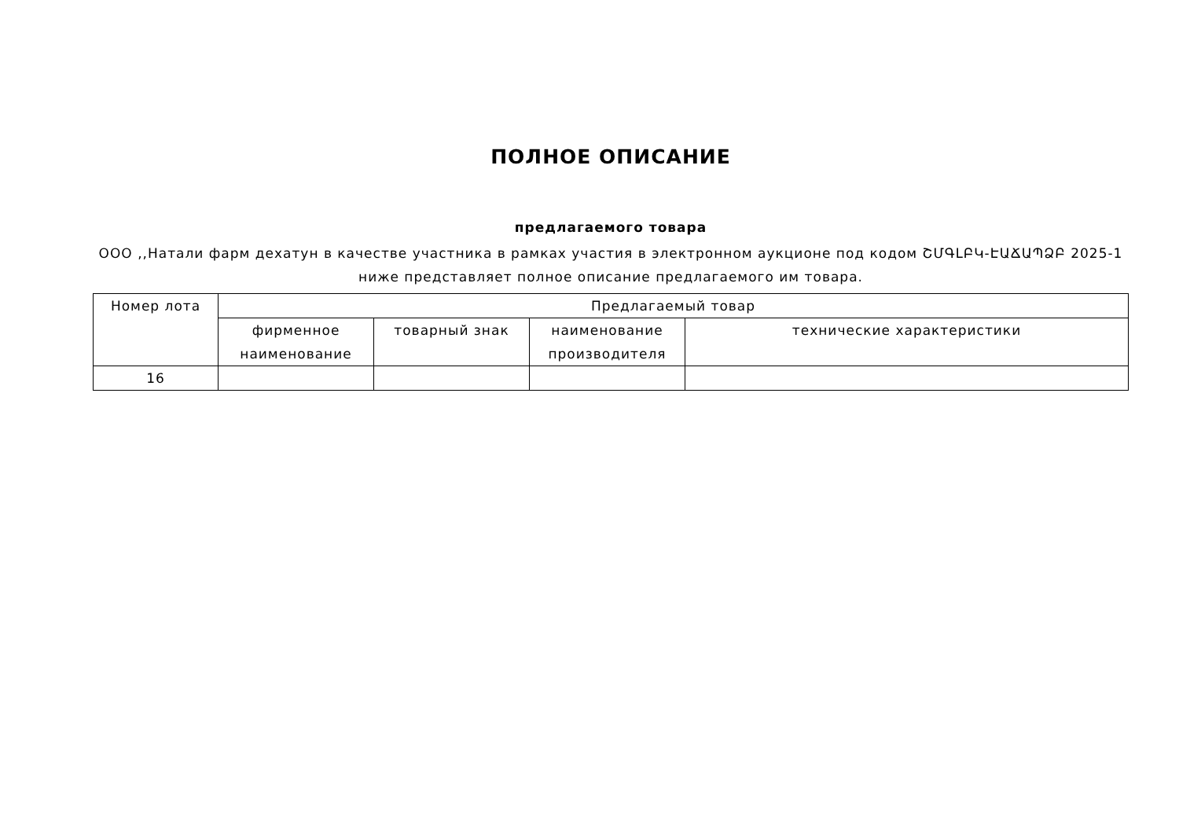ПОЛНОЕ ОПИСАНИЕ
предлагаемого товара
ООО ,,Натали фарм дехатун в качестве участника в рамках участия в электронном аукционе под кодом ՇՄԳԼԲԿ-ԷԱՃԱՊՁԲ 2025-1 ниже представляет полное описание предлагаемого им товара.
| Номер лота | Предлагаемый товар | | | |
| --- | --- | --- | --- | --- |
| | фирменное наименование | товарный знак | наименование производителя | технические характеристики |
| 16 | | | | |